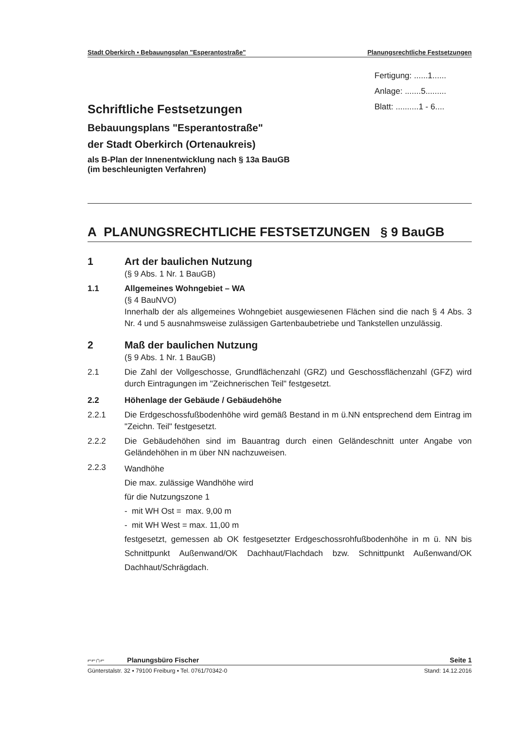Stadt Oberkirch ▪ Bebauungsplan "Esperantostraße" Planungsrechtliche Festsetzungen
Fertigung: ......1......
Anlage: .......5.........
Blatt: ..........1 - 6....
Schriftliche Festsetzungen
Bebauungsplans "Esperantostraße"
der Stadt Oberkirch (Ortenaukreis)
als B-Plan der Innenentwicklung nach § 13a BauGB
(im beschleunigten Verfahren)
A PLANUNGSRECHTLICHE FESTSETZUNGEN § 9 BauGB
1 Art der baulichen Nutzung
(§ 9 Abs. 1 Nr. 1 BauGB)
1.1 Allgemeines Wohngebiet – WA
(§ 4 BauNVO)
Innerhalb der als allgemeines Wohngebiet ausgewiesenen Flächen sind die nach § 4 Abs. 3 Nr. 4 und 5 ausnahmsweise zulässigen Gartenbaubetriebe und Tankstellen unzulässig.
2 Maß der baulichen Nutzung
(§ 9 Abs. 1 Nr. 1 BauGB)
2.1 Die Zahl der Vollgeschosse, Grundflächenzahl (GRZ) und Geschossflächenzahl (GFZ) wird durch Eintragungen im "Zeichnerischen Teil" festgesetzt.
2.2 Höhenlage der Gebäude / Gebäudehöhe
2.2.1 Die Erdgeschossfußbodenhöhe wird gemäß Bestand in m ü.NN entsprechend dem Eintrag im "Zeichn. Teil" festgesetzt.
2.2.2 Die Gebäudehöhen sind im Bauantrag durch einen Geländeschnitt unter Angabe von Geländehöhen in m über NN nachzuweisen.
2.2.3
Wandhöhe
Die max. zulässige Wandhöhe wird
für die Nutzungszone 1
- mit WH Ost = max. 9,00 m
- mit WH West = max. 11,00 m
festgesetzt, gemessen ab OK festgesetzter Erdgeschossrohfußbodenhöhe in m ü. NN bis Schnittpunkt Außenwand/OK Dachhaut/Flachdach bzw. Schnittpunkt Außenwand/OK Dachhaut/Schrägdach.
⌐⌐∩⌐ Planungsbüro Fischer Seite 1
Günterstalstr. 32 ▪ 79100 Freiburg ▪ Tel. 0761/70342-0 Stand: 14.12.2016